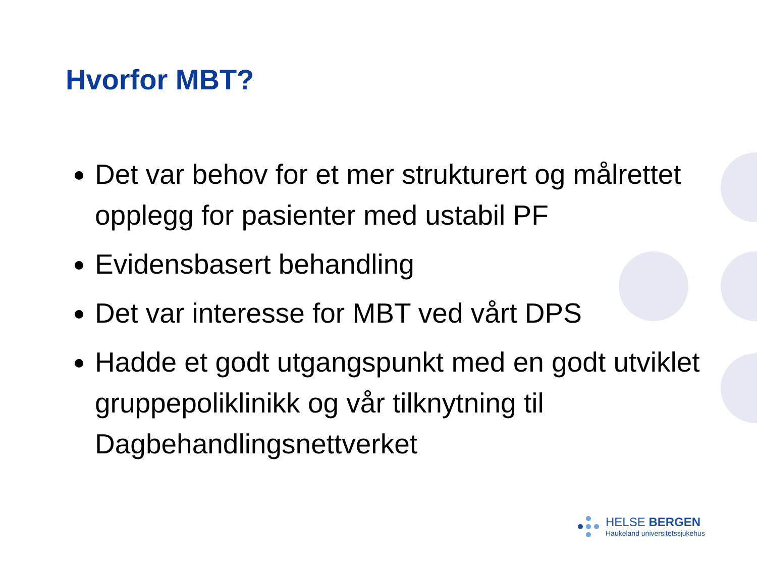Hvorfor MBT?
Det var behov for et mer strukturert og målrettet opplegg for pasienter med ustabil PF
Evidensbasert behandling
Det var interesse for MBT ved vårt DPS
Hadde et godt utgangspunkt med en godt utviklet gruppepoliklinikk og vår tilknytning til Dagbehandlingsnettverket
HELSE BERGEN
Haukeland universitetssjukehus